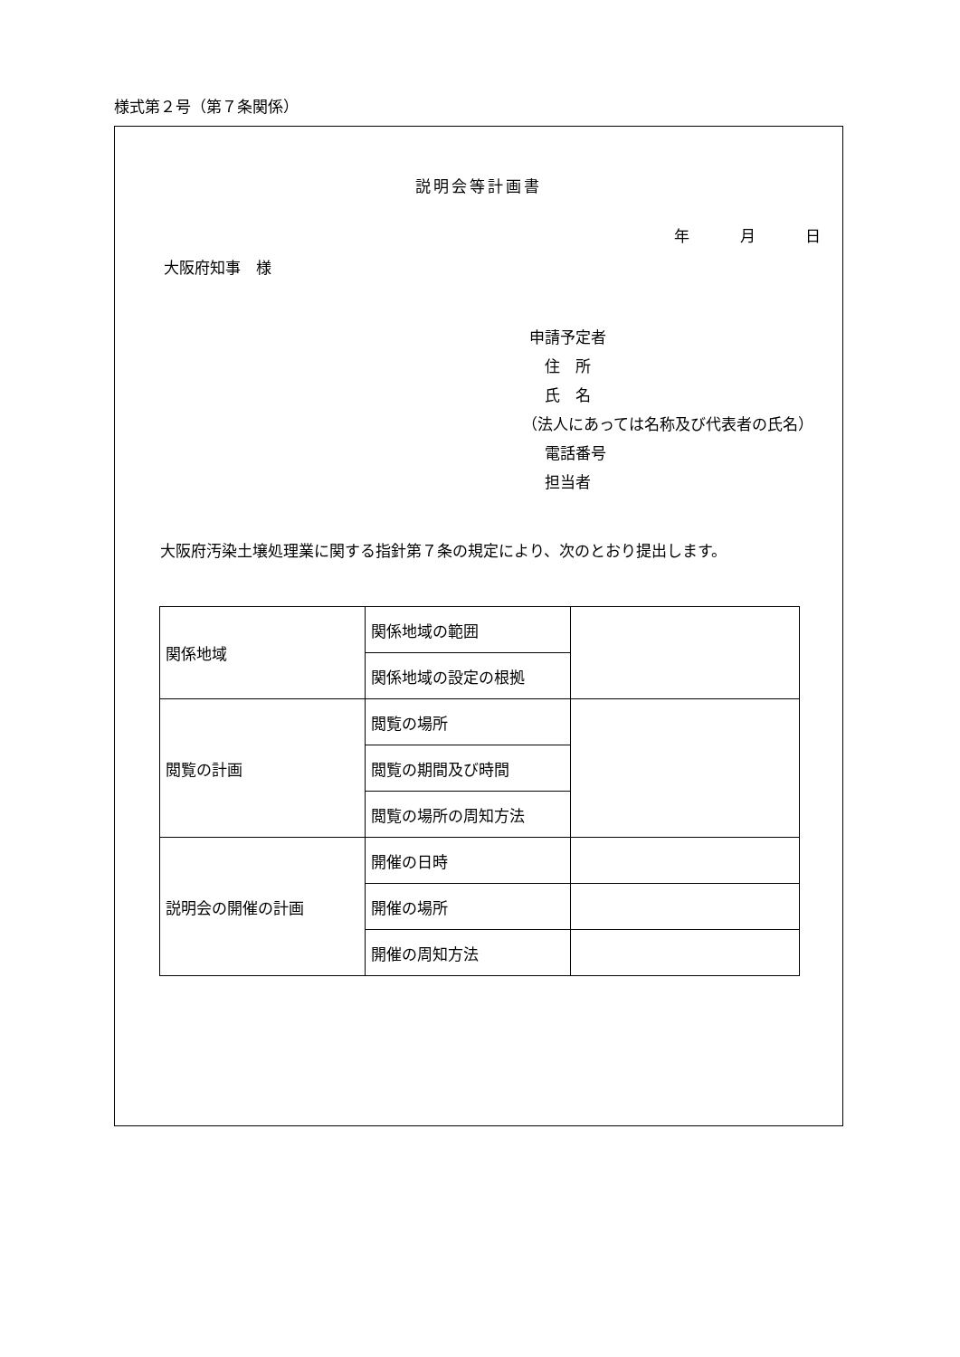様式第２号（第７条関係）
説明会等計画書
年 月 日
大阪府知事　様
申請予定者
　住　所
　氏　名
（法人にあっては名称及び代表者の氏名）
　電話番号
　担当者
大阪府汚染土壌処理業に関する指針第７条の規定により、次のとおり提出します。
| 関係地域 | 関係地域の範囲 | |
| | 関係地域の設定の根拠 | |
| 閲覧の計画 | 閲覧の場所 | |
| | 閲覧の期間及び時間 | |
| | 閲覧の場所の周知方法 | |
| 説明会の開催の計画 | 開催の日時 | |
| | 開催の場所 | |
| | 開催の周知方法 | |